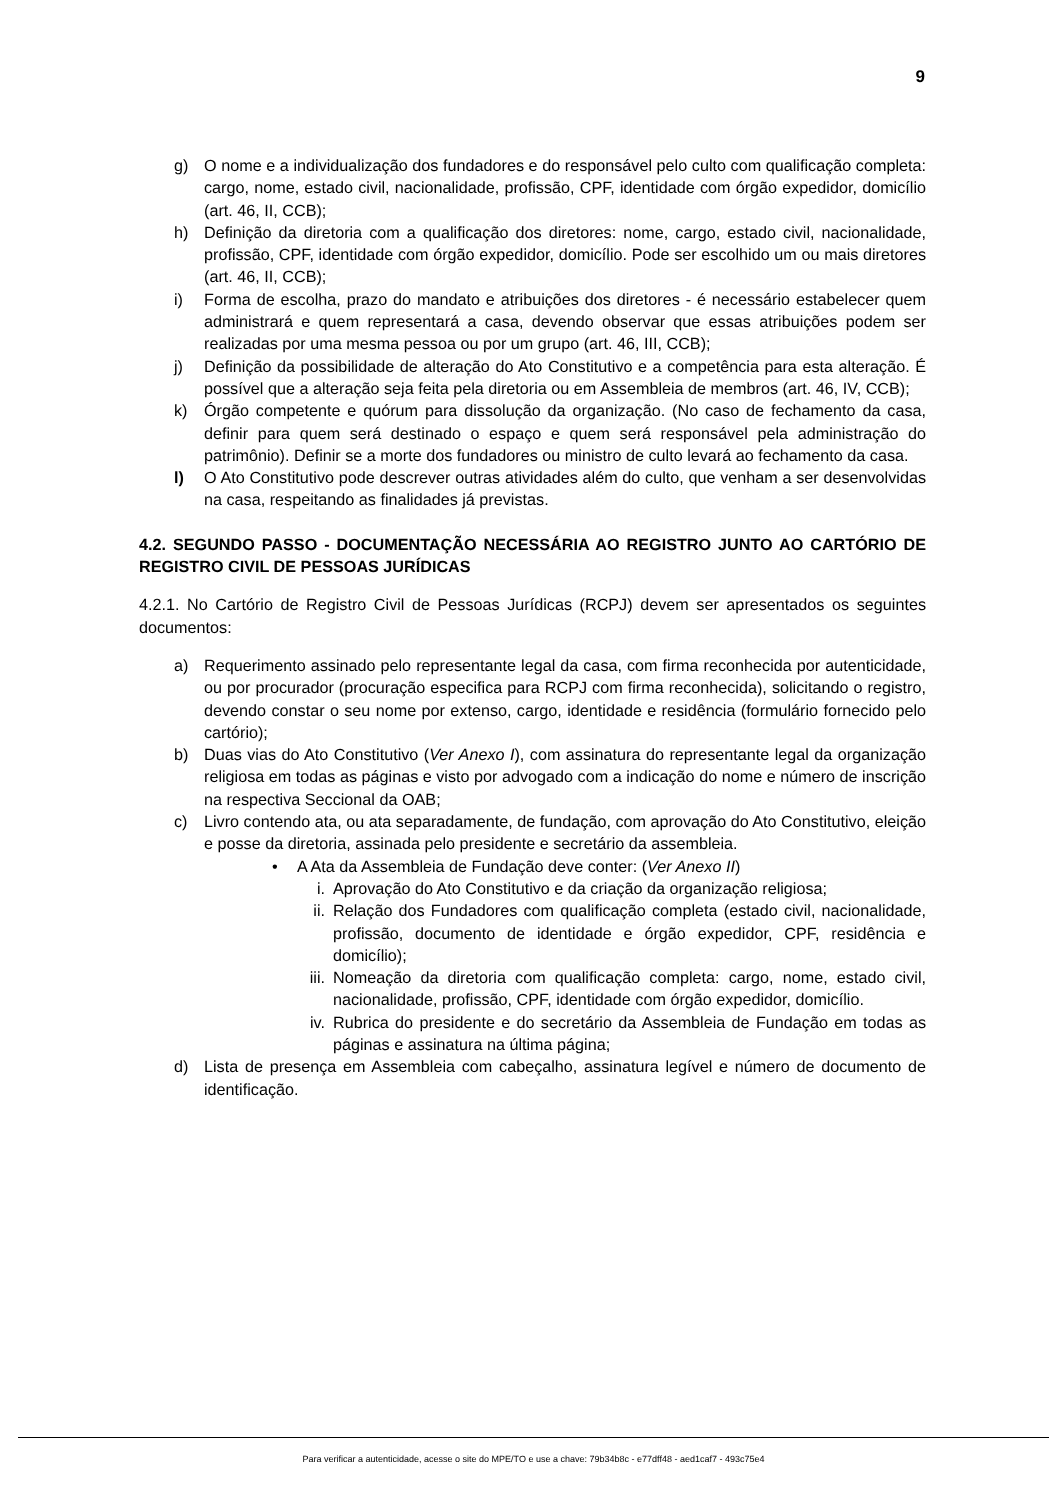9
g) O nome e a individualização dos fundadores e do responsável pelo culto com qualificação completa: cargo, nome, estado civil, nacionalidade, profissão, CPF, identidade com órgão expedidor, domicílio (art. 46, II, CCB);
h) Definição da diretoria com a qualificação dos diretores: nome, cargo, estado civil, nacionalidade, profissão, CPF, identidade com órgão expedidor, domicílio. Pode ser escolhido um ou mais diretores (art. 46, II, CCB);
i) Forma de escolha, prazo do mandato e atribuições dos diretores - é necessário estabelecer quem administrará e quem representará a casa, devendo observar que essas atribuições podem ser realizadas por uma mesma pessoa ou por um grupo (art. 46, III, CCB);
j) Definição da possibilidade de alteração do Ato Constitutivo e a competência para esta alteração. É possível que a alteração seja feita pela diretoria ou em Assembleia de membros (art. 46, IV, CCB);
k) Órgão competente e quórum para dissolução da organização. (No caso de fechamento da casa, definir para quem será destinado o espaço e quem será responsável pela administração do patrimônio). Definir se a morte dos fundadores ou ministro de culto levará ao fechamento da casa.
l) O Ato Constitutivo pode descrever outras atividades além do culto, que venham a ser desenvolvidas na casa, respeitando as finalidades já previstas.
4.2. SEGUNDO PASSO - DOCUMENTAÇÃO NECESSÁRIA AO REGISTRO JUNTO AO CARTÓRIO DE REGISTRO CIVIL DE PESSOAS JURÍDICAS
4.2.1. No Cartório de Registro Civil de Pessoas Jurídicas (RCPJ) devem ser apresentados os seguintes documentos:
a) Requerimento assinado pelo representante legal da casa, com firma reconhecida por autenticidade, ou por procurador (procuração especifica para RCPJ com firma reconhecida), solicitando o registro, devendo constar o seu nome por extenso, cargo, identidade e residência (formulário fornecido pelo cartório);
b) Duas vias do Ato Constitutivo (Ver Anexo I), com assinatura do representante legal da organização religiosa em todas as páginas e visto por advogado com a indicação do nome e número de inscrição na respectiva Seccional da OAB;
c) Livro contendo ata, ou ata separadamente, de fundação, com aprovação do Ato Constitutivo, eleição e posse da diretoria, assinada pelo presidente e secretário da assembleia.
• A Ata da Assembleia de Fundação deve conter: (Ver Anexo II)
i. Aprovação do Ato Constitutivo e da criação da organização religiosa;
ii. Relação dos Fundadores com qualificação completa (estado civil, nacionalidade, profissão, documento de identidade e órgão expedidor, CPF, residência e domicílio);
iii. Nomeação da diretoria com qualificação completa: cargo, nome, estado civil, nacionalidade, profissão, CPF, identidade com órgão expedidor, domicílio.
iv. Rubrica do presidente e do secretário da Assembleia de Fundação em todas as páginas e assinatura na última página;
d) Lista de presença em Assembleia com cabeçalho, assinatura legível e número de documento de identificação.
Para verificar a autenticidade, acesse o site do MPE/TO e use a chave: 79b34b8c - e77dff48 - aed1caf7 - 493c75e4